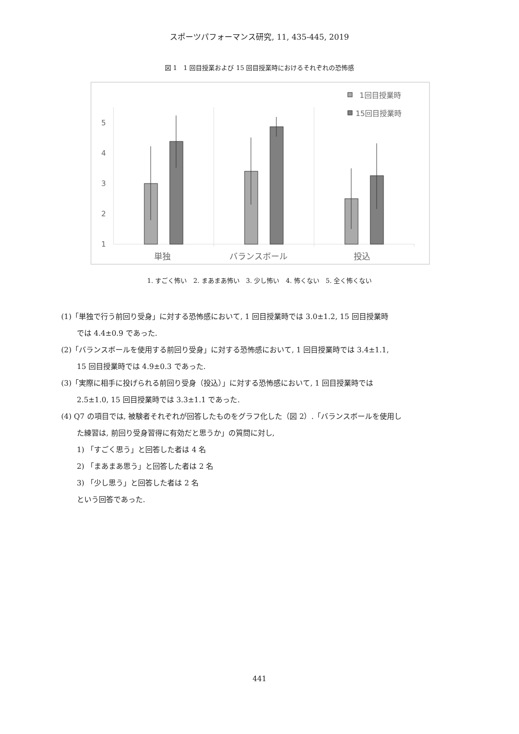スポーツパフォーマンス研究, 11, 435-445, 2019
図 1　1 回目授業および 15 回目授業時におけるそれぞれの恐怖感
1回目授業時
15回目授業時
1
2
3
4
5
単独
バランスボール
投込
1. すごく怖い　2. まあまあ怖い　3. 少し怖い　4. 怖くない　5. 全く怖くない
(1)「単独で行う前回り受身」に対する恐怖感において, 1 回目授業時では 3.0±1.2, 15 回目授業時
では 4.4±0.9 であった.
(2)「バランスボールを使用する前回り受身」に対する恐怖感において, 1 回目授業時では 3.4±1.1,
15 回目授業時では 4.9±0.3 であった.
(3)「実際に相手に投げられる前回り受身（投込）」に対する恐怖感において, 1 回目授業時では
2.5±1.0, 15 回目授業時では 3.3±1.1 であった.
(4) Q7 の項目では, 被験者それぞれが回答したものをグラフ化した（図 2）.「バランスボールを使用し
た練習は, 前回り受身習得に有効だと思うか」の質問に対し,
1) 「すごく思う」と回答した者は 4 名
2) 「まあまあ思う」と回答した者は 2 名
3) 「少し思う」と回答した者は 2 名
という回答であった.
441